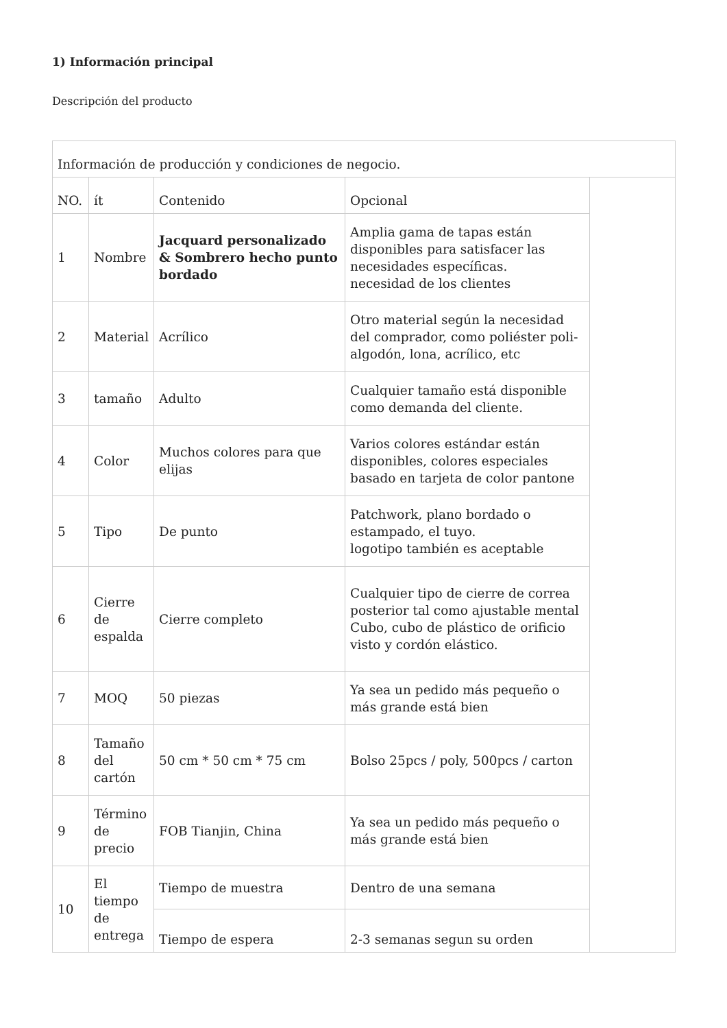1) Información principal
Descripción del producto
| Información de producción y condiciones de negocio. | | | | |
| NO. | ít | Contenido | Opcional | |
| 1 | Nombre | Jacquard personalizado & Sombrero hecho punto bordado | Amplia gama de tapas están disponibles para satisfacer las necesidades específicas. necesidad de los clientes | |
| 2 | Material | Acrílico | Otro material según la necesidad del comprador, como poliéster poli-algodón, lona, acrílico, etc | |
| 3 | tamaño | Adulto | Cualquier tamaño está disponible como demanda del cliente. | |
| 4 | Color | Muchos colores para que elijas | Varios colores estándar están disponibles, colores especiales basado en tarjeta de color pantone | |
| 5 | Tipo | De punto | Patchwork, plano bordado o estampado, el tuyo. logotipo también es aceptable | |
| 6 | Cierre de espalda | Cierre completo | Cualquier tipo de cierre de correa posterior tal como ajustable mental Cubo, cubo de plástico de orificio visto y cordón elástico. | |
| 7 | MOQ | 50 piezas | Ya sea un pedido más pequeño o más grande está bien | |
| 8 | Tamaño del cartón | 50 cm * 50 cm * 75 cm | Bolso 25pcs / poly, 500pcs / carton | |
| 9 | Término de precio | FOB Tianjin, China | Ya sea un pedido más pequeño o más grande está bien | |
| 10 | El tiempo de entrega | Tiempo de muestra | Dentro de una semana | |
| | | Tiempo de espera | 2-3 semanas segun su orden | |